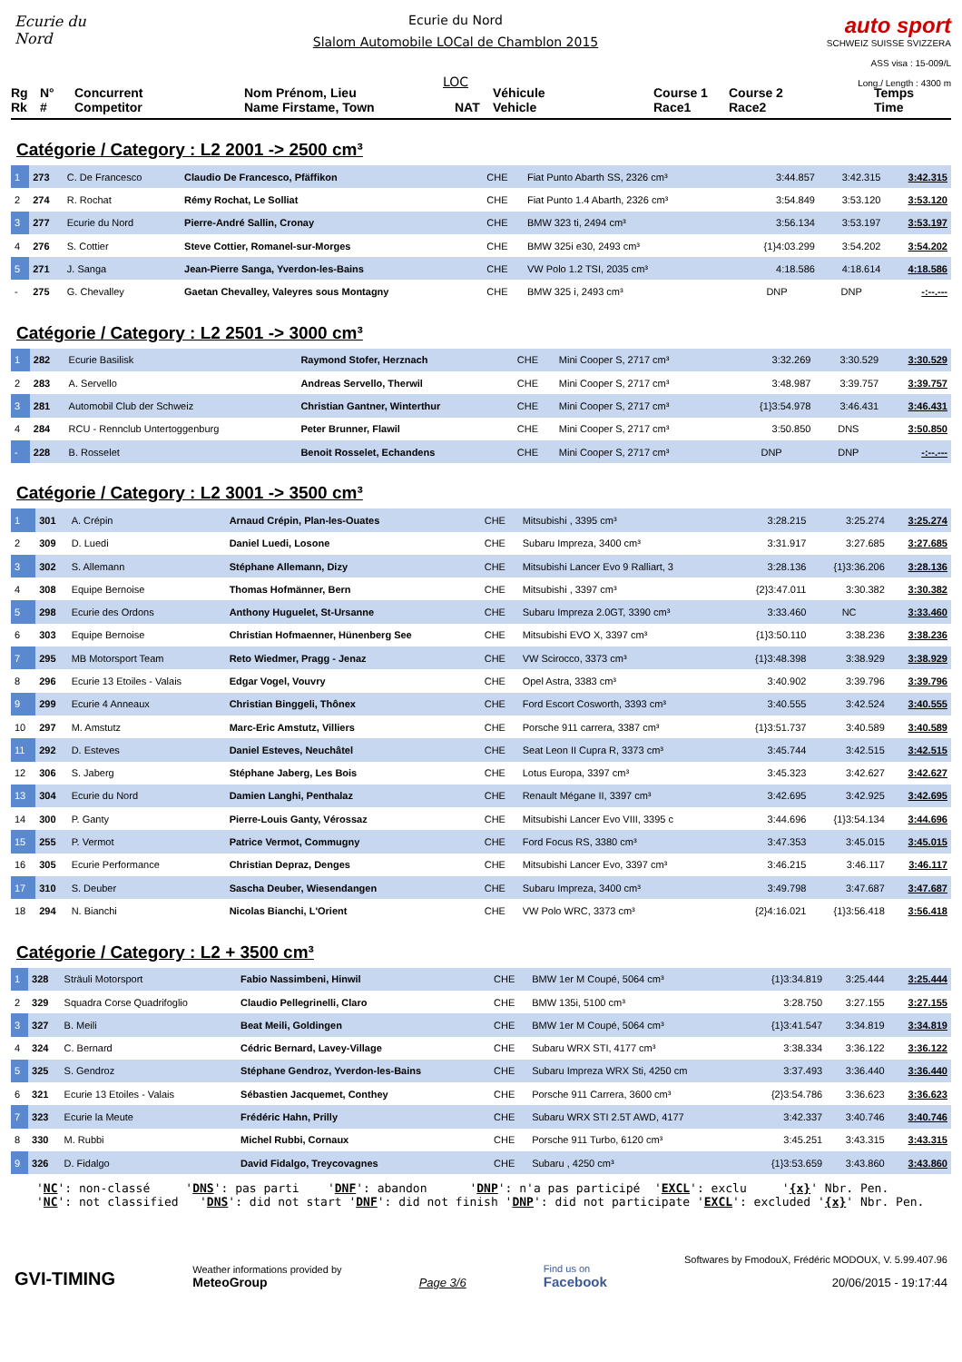Ecurie du Nord
Ecurie du Nord
Slalom Automobile LOCal de Chamblon 2015
LOC
auto sport
SCHWEIZ SUISSE SVIZZERA
ASS visa : 15-009/L
Long./ Length : 4300 m
Rg
Rk
N°
#
Concurrent
Competitor
Nom Prénom, Lieu
Name Firstame, Town
NAT
Véhicule
Vehicle
Course 1
Race1
Course 2
Race2
Temps
Time
Catégorie / Category : L2 2001 -> 2500 cm³
| 1 | 273 | C. De Francesco | Claudio De Francesco, Pfäffikon | CHE | Fiat Punto Abarth SS, 2326 cm³ | 3:44.857 | 3:42.315 | 3:42.315 |
| 2 | 274 | R. Rochat | Rémy Rochat, Le Solliat | CHE | Fiat Punto 1.4 Abarth, 2326 cm³ | 3:54.849 | 3:53.120 | 3:53.120 |
| 3 | 277 | Ecurie du Nord | Pierre-André Sallin, Cronay | CHE | BMW 323 ti, 2494 cm³ | 3:56.134 | 3:53.197 | 3:53.197 |
| 4 | 276 | S. Cottier | Steve Cottier, Romanel-sur-Morges | CHE | BMW 325i e30, 2493 cm³ | {1}4:03.299 | 3:54.202 | 3:54.202 |
| 5 | 271 | J. Sanga | Jean-Pierre Sanga, Yverdon-les-Bains | CHE | VW Polo 1.2 TSI, 2035 cm³ | 4:18.586 | 4:18.614 | 4:18.586 |
| - | 275 | G. Chevalley | Gaetan Chevalley, Valeyres sous Montagny | CHE | BMW 325 i, 2493 cm³ | DNP | DNP | -:--.--- |
Catégorie / Category : L2 2501 -> 3000 cm³
| 1 | 282 | Ecurie Basilisk | Raymond Stofer, Herznach | CHE | Mini Cooper S, 2717 cm³ | 3:32.269 | 3:30.529 | 3:30.529 |
| 2 | 283 | A. Servello | Andreas Servello, Therwil | CHE | Mini Cooper S, 2717 cm³ | 3:48.987 | 3:39.757 | 3:39.757 |
| 3 | 281 | Automobil Club der Schweiz | Christian Gantner, Winterthur | CHE | Mini Cooper S, 2717 cm³ | {1}3:54.978 | 3:46.431 | 3:46.431 |
| 4 | 284 | RCU - Rennclub Untertoggenburg | Peter Brunner, Flawil | CHE | Mini Cooper S, 2717 cm³ | 3:50.850 | DNS | 3:50.850 |
| - | 228 | B. Rosselet | Benoit Rosselet, Echandens | CHE | Mini Cooper S, 2717 cm³ | DNP | DNP | -:--.--- |
Catégorie / Category : L2 3001 -> 3500 cm³
| 1 | 301 | A. Crépin | Arnaud Crépin, Plan-les-Ouates | CHE | Mitsubishi , 3395 cm³ | 3:28.215 | 3:25.274 | 3:25.274 |
| 2 | 309 | D. Luedi | Daniel Luedi, Losone | CHE | Subaru Impreza, 3400 cm³ | 3:31.917 | 3:27.685 | 3:27.685 |
| 3 | 302 | S. Allemann | Stéphane Allemann, Dizy | CHE | Mitsubishi Lancer Evo 9 Ralliart, 3 | 3:28.136 | {1}3:36.206 | 3:28.136 |
| 4 | 308 | Equipe Bernoise | Thomas Hofmänner, Bern | CHE | Mitsubishi , 3397 cm³ | {2}3:47.011 | 3:30.382 | 3:30.382 |
| 5 | 298 | Ecurie des Ordons | Anthony Huguelet, St-Ursanne | CHE | Subaru Impreza 2.0GT, 3390 cm³ | 3:33.460 | NC | 3:33.460 |
| 6 | 303 | Equipe Bernoise | Christian Hofmaenner, Hünenberg See | CHE | Mitsubishi EVO X, 3397 cm³ | {1}3:50.110 | 3:38.236 | 3:38.236 |
| 7 | 295 | MB Motorsport Team | Reto Wiedmer, Pragg - Jenaz | CHE | VW Scirocco, 3373 cm³ | {1}3:48.398 | 3:38.929 | 3:38.929 |
| 8 | 296 | Ecurie 13 Etoiles - Valais | Edgar Vogel, Vouvry | CHE | Opel Astra, 3383 cm³ | 3:40.902 | 3:39.796 | 3:39.796 |
| 9 | 299 | Ecurie 4 Anneaux | Christian Binggeli, Thônex | CHE | Ford Escort Cosworth, 3393 cm³ | 3:40.555 | 3:42.524 | 3:40.555 |
| 10 | 297 | M. Amstutz | Marc-Eric Amstutz, Villiers | CHE | Porsche 911 carrera, 3387 cm³ | {1}3:51.737 | 3:40.589 | 3:40.589 |
| 11 | 292 | D. Esteves | Daniel Esteves, Neuchâtel | CHE | Seat Leon II Cupra R, 3373 cm³ | 3:45.744 | 3:42.515 | 3:42.515 |
| 12 | 306 | S. Jaberg | Stéphane Jaberg, Les Bois | CHE | Lotus Europa, 3397 cm³ | 3:45.323 | 3:42.627 | 3:42.627 |
| 13 | 304 | Ecurie du Nord | Damien Langhi, Penthalaz | CHE | Renault Mégane II, 3397 cm³ | 3:42.695 | 3:42.925 | 3:42.695 |
| 14 | 300 | P. Ganty | Pierre-Louis Ganty, Vérossaz | CHE | Mitsubishi Lancer Evo VIII, 3395 c | 3:44.696 | {1}3:54.134 | 3:44.696 |
| 15 | 255 | P. Vermot | Patrice Vermot, Commugny | CHE | Ford Focus RS, 3380 cm³ | 3:47.353 | 3:45.015 | 3:45.015 |
| 16 | 305 | Ecurie Performance | Christian Depraz, Denges | CHE | Mitsubishi Lancer Evo, 3397 cm³ | 3:46.215 | 3:46.117 | 3:46.117 |
| 17 | 310 | S. Deuber | Sascha Deuber, Wiesendangen | CHE | Subaru Impreza, 3400 cm³ | 3:49.798 | 3:47.687 | 3:47.687 |
| 18 | 294 | N. Bianchi | Nicolas Bianchi, L'Orient | CHE | VW Polo WRC, 3373 cm³ | {2}4:16.021 | {1}3:56.418 | 3:56.418 |
Catégorie / Category : L2 + 3500 cm³
| 1 | 328 | Sträuli Motorsport | Fabio Nassimbeni, Hinwil | CHE | BMW 1er M Coupé, 5064 cm³ | {1}3:34.819 | 3:25.444 | 3:25.444 |
| 2 | 329 | Squadra Corse Quadrifoglio | Claudio Pellegrinelli, Claro | CHE | BMW 135i, 5100 cm³ | 3:28.750 | 3:27.155 | 3:27.155 |
| 3 | 327 | B. Meili | Beat Meili, Goldingen | CHE | BMW 1er M Coupé, 5064 cm³ | {1}3:41.547 | 3:34.819 | 3:34.819 |
| 4 | 324 | C. Bernard | Cédric Bernard, Lavey-Village | CHE | Subaru WRX STI, 4177 cm³ | 3:38.334 | 3:36.122 | 3:36.122 |
| 5 | 325 | S. Gendroz | Stéphane Gendroz, Yverdon-les-Bains | CHE | Subaru Impreza WRX Sti, 4250 cm | 3:37.493 | 3:36.440 | 3:36.440 |
| 6 | 321 | Ecurie 13 Etoiles - Valais | Sébastien Jacquemet, Conthey | CHE | Porsche 911 Carrera, 3600 cm³ | {2}3:54.786 | 3:36.623 | 3:36.623 |
| 7 | 323 | Ecurie la Meute | Frédéric Hahn, Prilly | CHE | Subaru WRX STI 2.5T AWD, 4177 | 3:42.337 | 3:40.746 | 3:40.746 |
| 8 | 330 | M. Rubbi | Michel Rubbi, Cornaux | CHE | Porsche 911 Turbo, 6120 cm³ | 3:45.251 | 3:43.315 | 3:43.315 |
| 9 | 326 | D. Fidalgo | David Fidalgo, Treycovagnes | CHE | Subaru , 4250 cm³ | {1}3:53.659 | 3:43.860 | 3:43.860 |
'NC': non-classé 'DNS': pas parti 'DNF': abandon 'DNP': n'a pas participé 'EXCL': exclu '{x}' Nbr. Pen. 'NC': not classified 'DNS': did not start 'DNF': did not finish 'DNP': did not participate 'EXCL': excluded '{x}' Nbr. Pen.
GVI-TIMING
Weather informations provided by
MeteoGroup
Page 3/6
Find us on
Facebook
Softwares by FmodouX, Frédéric MODOUX, V. 5.99.407.96
20/06/2015 - 19:17:44